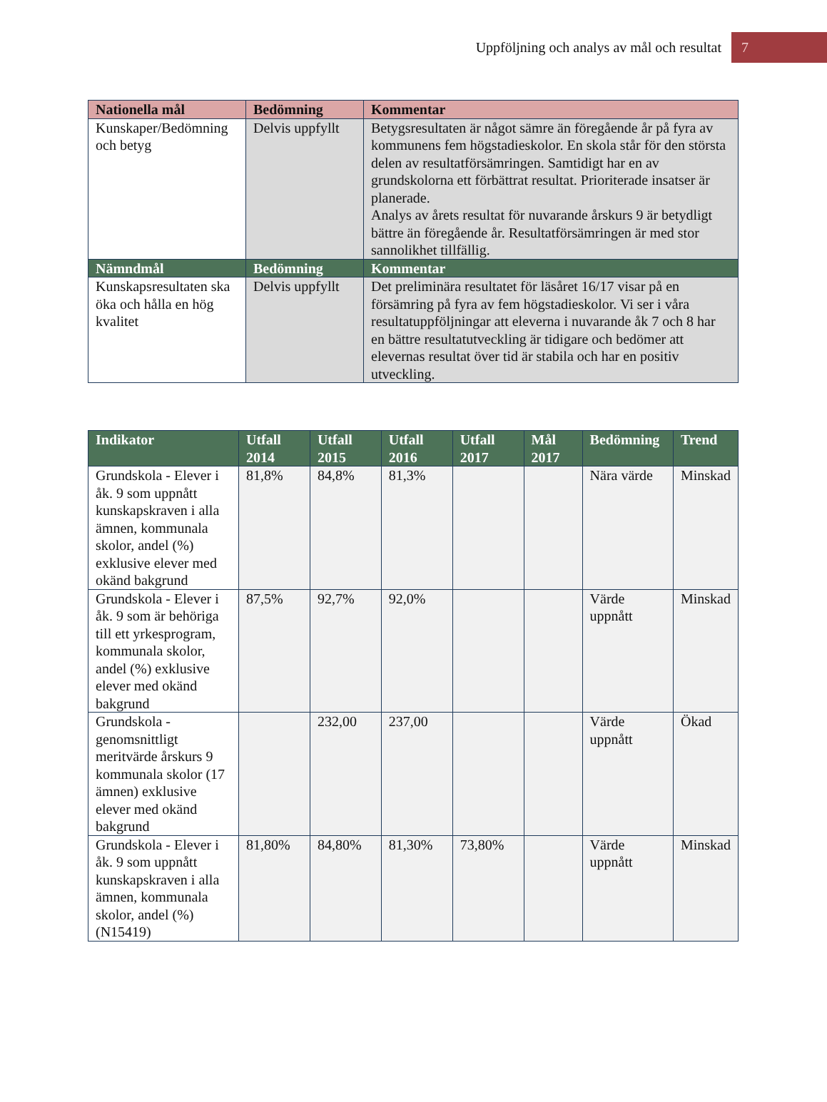Uppföljning och analys av mål och resultat 7
| Nationella mål | Bedömning | Kommentar |
| --- | --- | --- |
| Kunskaper/Bedömning och betyg | Delvis uppfyllt | Betygsresultaten är något sämre än föregående år på fyra av kommunens fem högstadieskolor. En skola står för den största delen av resultatförsämringen. Samtidigt har en av grundskolorna ett förbättrat resultat. Prioriterade insatser är planerade. Analys av årets resultat för nuvarande årskurs 9 är betydligt bättre än föregående år. Resultatförsämringen är med stor sannolikhet tillfällig. |
| Nämndmål | Bedömning | Kommentar |
| Kunskapsresultaten ska öka och hålla en hög kvalitet | Delvis uppfyllt | Det preliminära resultatet för läsåret 16/17 visar på en försämring på fyra av fem högstadieskolor. Vi ser i våra resultatuppföljningar att eleverna i nuvarande åk 7 och 8 har en bättre resultatutveckling är tidigare och bedömer att elevernas resultat över tid är stabila och har en positiv utveckling. |
| Indikator | Utfall 2014 | Utfall 2015 | Utfall 2016 | Utfall 2017 | Mål 2017 | Bedömning | Trend |
| --- | --- | --- | --- | --- | --- | --- | --- |
| Grundskola - Elever i åk. 9 som uppnått kunskapskraven i alla ämnen, kommunala skolor, andel (%) exklusive elever med okänd bakgrund | 81,8% | 84,8% | 81,3% | | | Nära värde | Minskad |
| Grundskola - Elever i åk. 9 som är behöriga till ett yrkesprogram, kommunala skolor, andel (%) exklusive elever med okänd bakgrund | 87,5% | 92,7% | 92,0% | | | Värde uppnått | Minskad |
| Grundskola - genomsnittligt meritvärde årskurs 9 kommunala skolor (17 ämnen) exklusive elever med okänd bakgrund | | 232,00 | 237,00 | | | Värde uppnått | Ökad |
| Grundskola - Elever i åk. 9 som uppnått kunskapskraven i alla ämnen, kommunala skolor, andel (%) (N15419) | 81,80% | 84,80% | 81,30% | 73,80% | | Värde uppnått | Minskad |